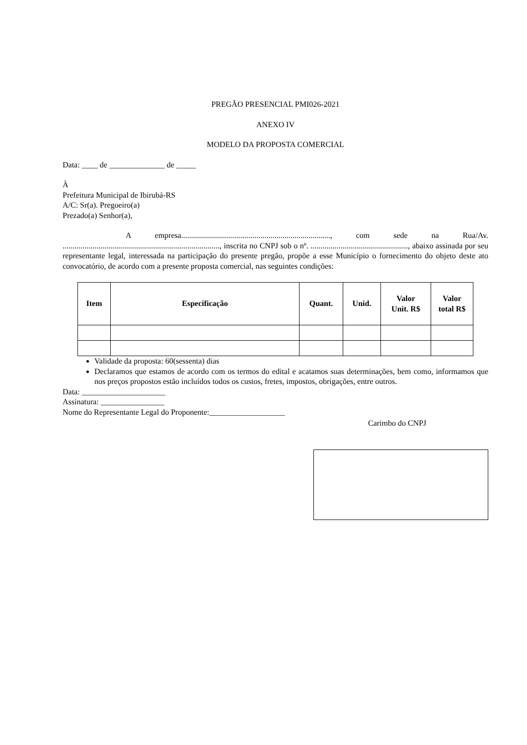PREGÃO PRESENCIAL PMI026-2021
ANEXO IV
MODELO DA PROPOSTA COMERCIAL
Data: ____ de ______________ de _____
À
Prefeitura Municipal de Ibirubá-RS
A/C: Sr(a). Pregoeiro(a)
Prezado(a) Senhor(a),
A empresa..........................................................................., com sede na Rua/Av. ..............................................................................., inscrita no CNPJ sob o nº. ................................................., abaixo assinada por seu representante legal, interessada na participação do presente pregão, propõe a esse Município o fornecimento do objeto deste ato convocatório, de acordo com a presente proposta comercial, nas seguintes condições:
| Item | Especificação | Quant. | Unid. | Valor Unit. R$ | Valor total R$ |
| --- | --- | --- | --- | --- | --- |
Validade da proposta: 60(sessenta) dias
Declaramos que estamos de acordo com os termos do edital e acatamos suas determinações, bem como, informamos que nos preços propostos estão incluídos todos os custos, fretes, impostos, obrigações, entre outros.
Data: _____________________
Assinatura: ________________
Nome do Representante Legal do Proponente:___________________
Carimbo do CNPJ